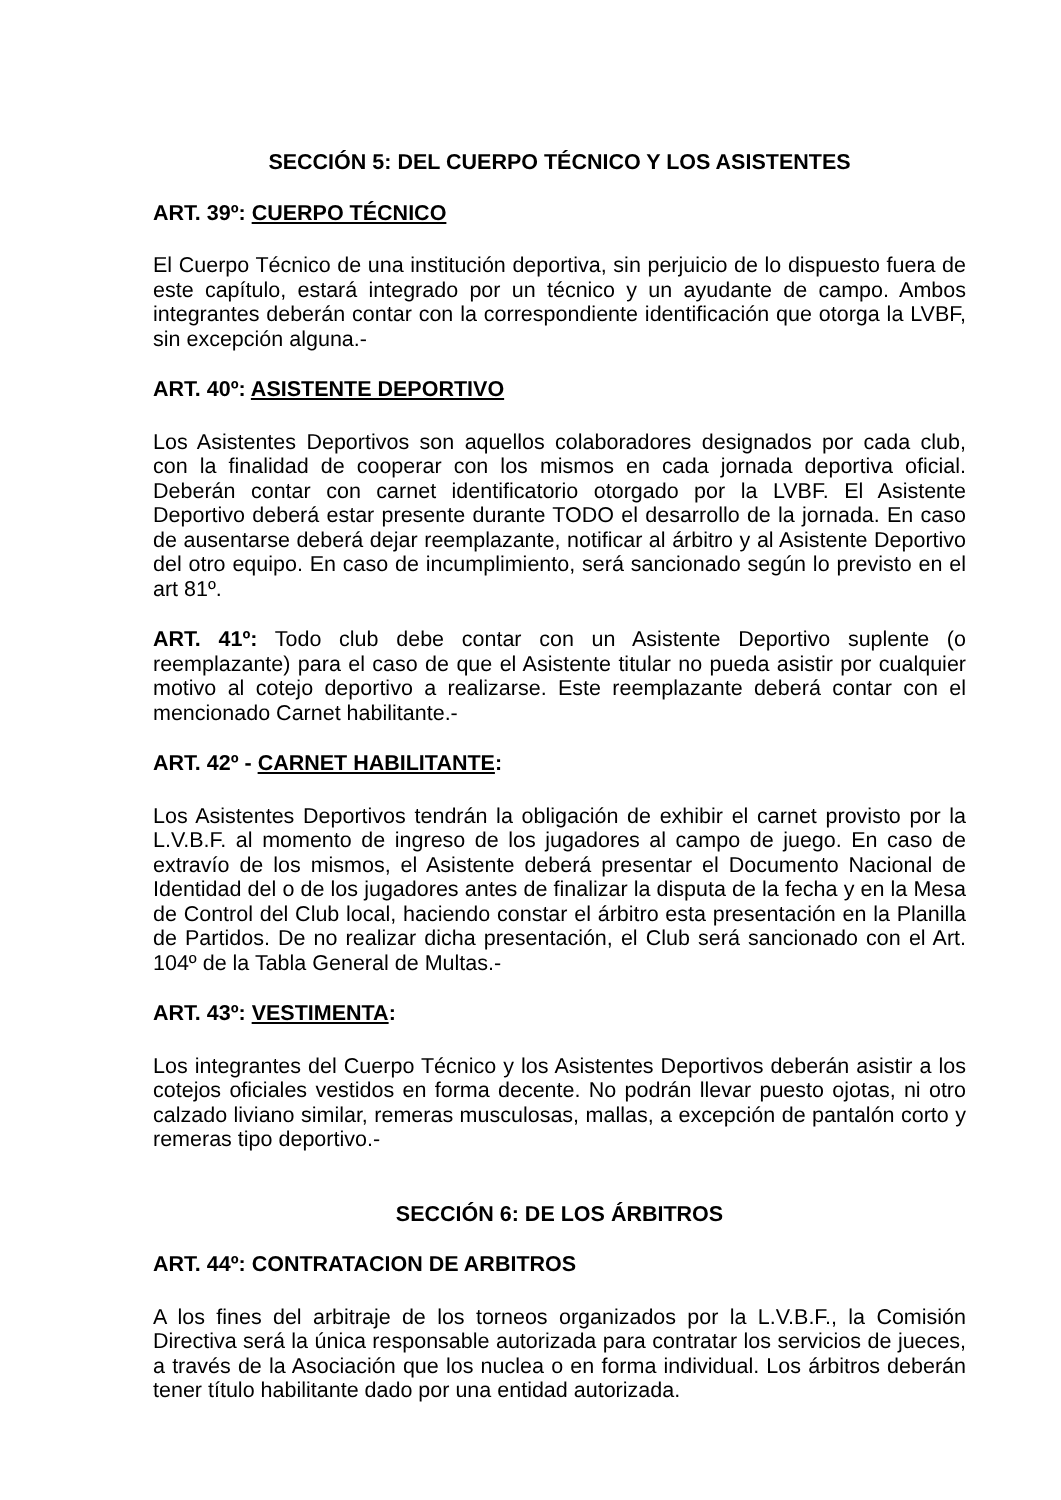SECCIÓN 5: DEL CUERPO TÉCNICO Y LOS ASISTENTES
ART. 39º: CUERPO TÉCNICO
El Cuerpo Técnico de una institución deportiva, sin perjuicio de lo dispuesto fuera de este capítulo, estará integrado por un técnico y un ayudante de campo. Ambos integrantes deberán contar con la correspondiente identificación que otorga la LVBF, sin excepción alguna.-
ART. 40º: ASISTENTE DEPORTIVO
Los Asistentes Deportivos son aquellos colaboradores designados por cada club, con la finalidad de cooperar con los mismos en cada jornada deportiva oficial. Deberán contar con carnet identificatorio otorgado por la LVBF. El Asistente Deportivo deberá estar presente durante TODO el desarrollo de la jornada. En caso de ausentarse deberá dejar reemplazante, notificar al árbitro y al Asistente Deportivo del otro equipo. En caso de incumplimiento, será sancionado según lo previsto en el art 81º.
ART. 41º: Todo club debe contar con un Asistente Deportivo suplente (o reemplazante) para el caso de que el Asistente titular no pueda asistir por cualquier motivo al cotejo deportivo a realizarse. Este reemplazante deberá contar con el mencionado Carnet habilitante.-
ART. 42º - CARNET HABILITANTE:
Los Asistentes Deportivos tendrán la obligación de exhibir el carnet provisto por la L.V.B.F. al momento de ingreso de los jugadores al campo de juego. En caso de extravío de los mismos, el Asistente deberá presentar el Documento Nacional de Identidad del o de los jugadores antes de finalizar la disputa de la fecha y en la Mesa de Control del Club local, haciendo constar el árbitro esta presentación en la Planilla de Partidos. De no realizar dicha presentación, el Club será sancionado con el Art. 104º de la Tabla General de Multas.-
ART. 43º: VESTIMENTA:
Los integrantes del Cuerpo Técnico y los Asistentes Deportivos deberán asistir a los cotejos oficiales vestidos en forma decente. No podrán llevar puesto ojotas, ni otro calzado liviano similar, remeras musculosas, mallas, a excepción de pantalón corto y remeras tipo deportivo.-
SECCIÓN 6: DE LOS ÁRBITROS
ART. 44º: CONTRATACION DE ARBITROS
A los fines del arbitraje de los torneos organizados por la L.V.B.F., la Comisión Directiva será la única responsable autorizada para contratar los servicios de jueces, a través de la Asociación que los nuclea o en forma individual. Los árbitros deberán tener título habilitante dado por una entidad autorizada.